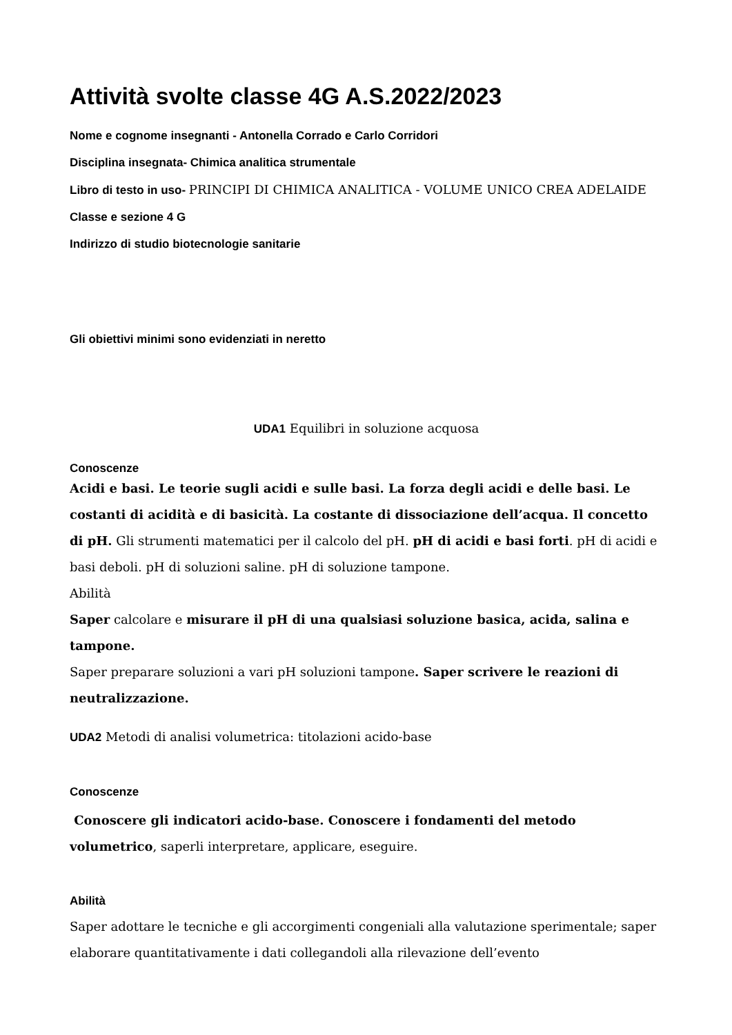Attività svolte classe 4G A.S.2022/2023
Nome e cognome insegnanti - Antonella Corrado e Carlo Corridori
Disciplina insegnata- Chimica analitica strumentale
Libro di testo in uso- PRINCIPI DI CHIMICA ANALITICA - VOLUME UNICO CREA ADELAIDE
Classe e sezione 4 G
Indirizzo di studio biotecnologie sanitarie
Gli obiettivi minimi sono evidenziati in neretto
UDA1 Equilibri in soluzione acquosa
Conoscenze
Acidi e basi. Le teorie sugli acidi e sulle basi. La forza degli acidi e delle basi. Le costanti di acidità e di basicità. La costante di dissociazione dell’acqua. Il concetto di pH. Gli strumenti matematici per il calcolo del pH. pH di acidi e basi forti. pH di acidi e basi deboli. pH di soluzioni saline. pH di soluzione tampone.
Abilità
Saper calcolare e misurare il pH di una qualsiasi soluzione basica, acida, salina e tampone.
Saper preparare soluzioni a vari pH soluzioni tampone. Saper scrivere le reazioni di neutralizzazione.
UDA2 Metodi di analisi volumetrica: titolazioni acido-base
Conoscenze
Conoscere gli indicatori acido-base. Conoscere i fondamenti del metodo volumetrico, saperli interpretare, applicare, eseguire.
Abilità
Saper adottare le tecniche e gli accorgimenti congeniali alla valutazione sperimentale; saper elaborare quantitativamente i dati collegandoli alla rilevazione dell’evento